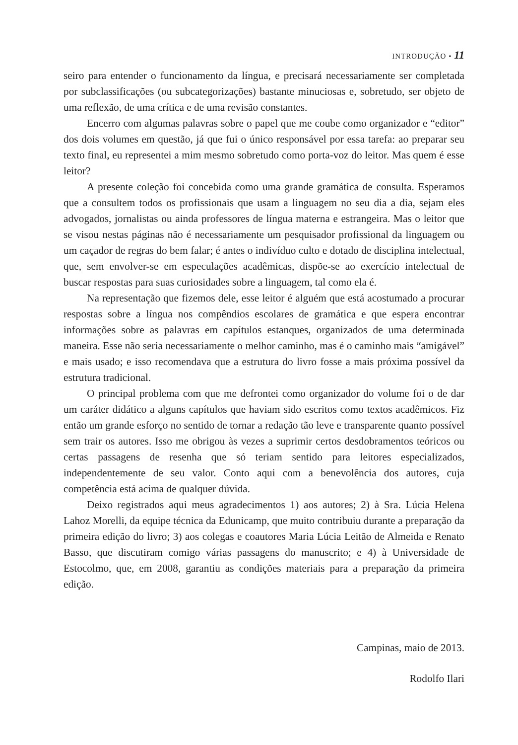INTRODUÇÃO • 11
seiro para entender o funcionamento da língua, e precisará necessariamente ser completada por subclassificações (ou subcategorizações) bastante minuciosas e, sobretudo, ser objeto de uma reflexão, de uma crítica e de uma revisão constantes.
Encerro com algumas palavras sobre o papel que me coube como organizador e “editor” dos dois volumes em questão, já que fui o único responsável por essa tarefa: ao preparar seu texto final, eu representei a mim mesmo sobretudo como porta-voz do leitor. Mas quem é esse leitor?
A presente coleção foi concebida como uma grande gramática de consulta. Esperamos que a consultem todos os profissionais que usam a linguagem no seu dia a dia, sejam eles advogados, jornalistas ou ainda professores de língua materna e estrangeira. Mas o leitor que se visou nestas páginas não é necessariamente um pesquisador profissional da linguagem ou um caçador de regras do bem falar; é antes o indivíduo culto e dotado de disciplina intelectual, que, sem envolver-se em especulações acadêmicas, dispõe-se ao exercício intelectual de buscar respostas para suas curiosidades sobre a linguagem, tal como ela é.
Na representação que fizemos dele, esse leitor é alguém que está acostumado a procurar respostas sobre a língua nos compêndios escolares de gramática e que espera encontrar informações sobre as palavras em capítulos estanques, organizados de uma determinada maneira. Esse não seria necessariamente o melhor caminho, mas é o caminho mais “amigável” e mais usado; e isso recomendava que a estrutura do livro fosse a mais próxima possível da estrutura tradicional.
O principal problema com que me defrontei como organizador do volume foi o de dar um caráter didático a alguns capítulos que haviam sido escritos como textos acadêmicos. Fiz então um grande esforço no sentido de tornar a redação tão leve e transparente quanto possível sem trair os autores. Isso me obrigou às vezes a suprimir certos desdobramentos teóricos ou certas passagens de resenha que só teriam sentido para leitores especializados, independentemente de seu valor. Conto aqui com a benevolência dos autores, cuja competência está acima de qualquer dúvida.
Deixo registrados aqui meus agradecimentos 1) aos autores; 2) à Sra. Lúcia Helena Lahoz Morelli, da equipe técnica da Edunicamp, que muito contribuiu durante a preparação da primeira edição do livro; 3) aos colegas e coautores Maria Lúcia Leitão de Almeida e Renato Basso, que discutiram comigo várias passagens do manuscrito; e 4) à Universidade de Estocolmo, que, em 2008, garantiu as condições materiais para a preparação da primeira edição.
Campinas, maio de 2013.
Rodolfo Ilari